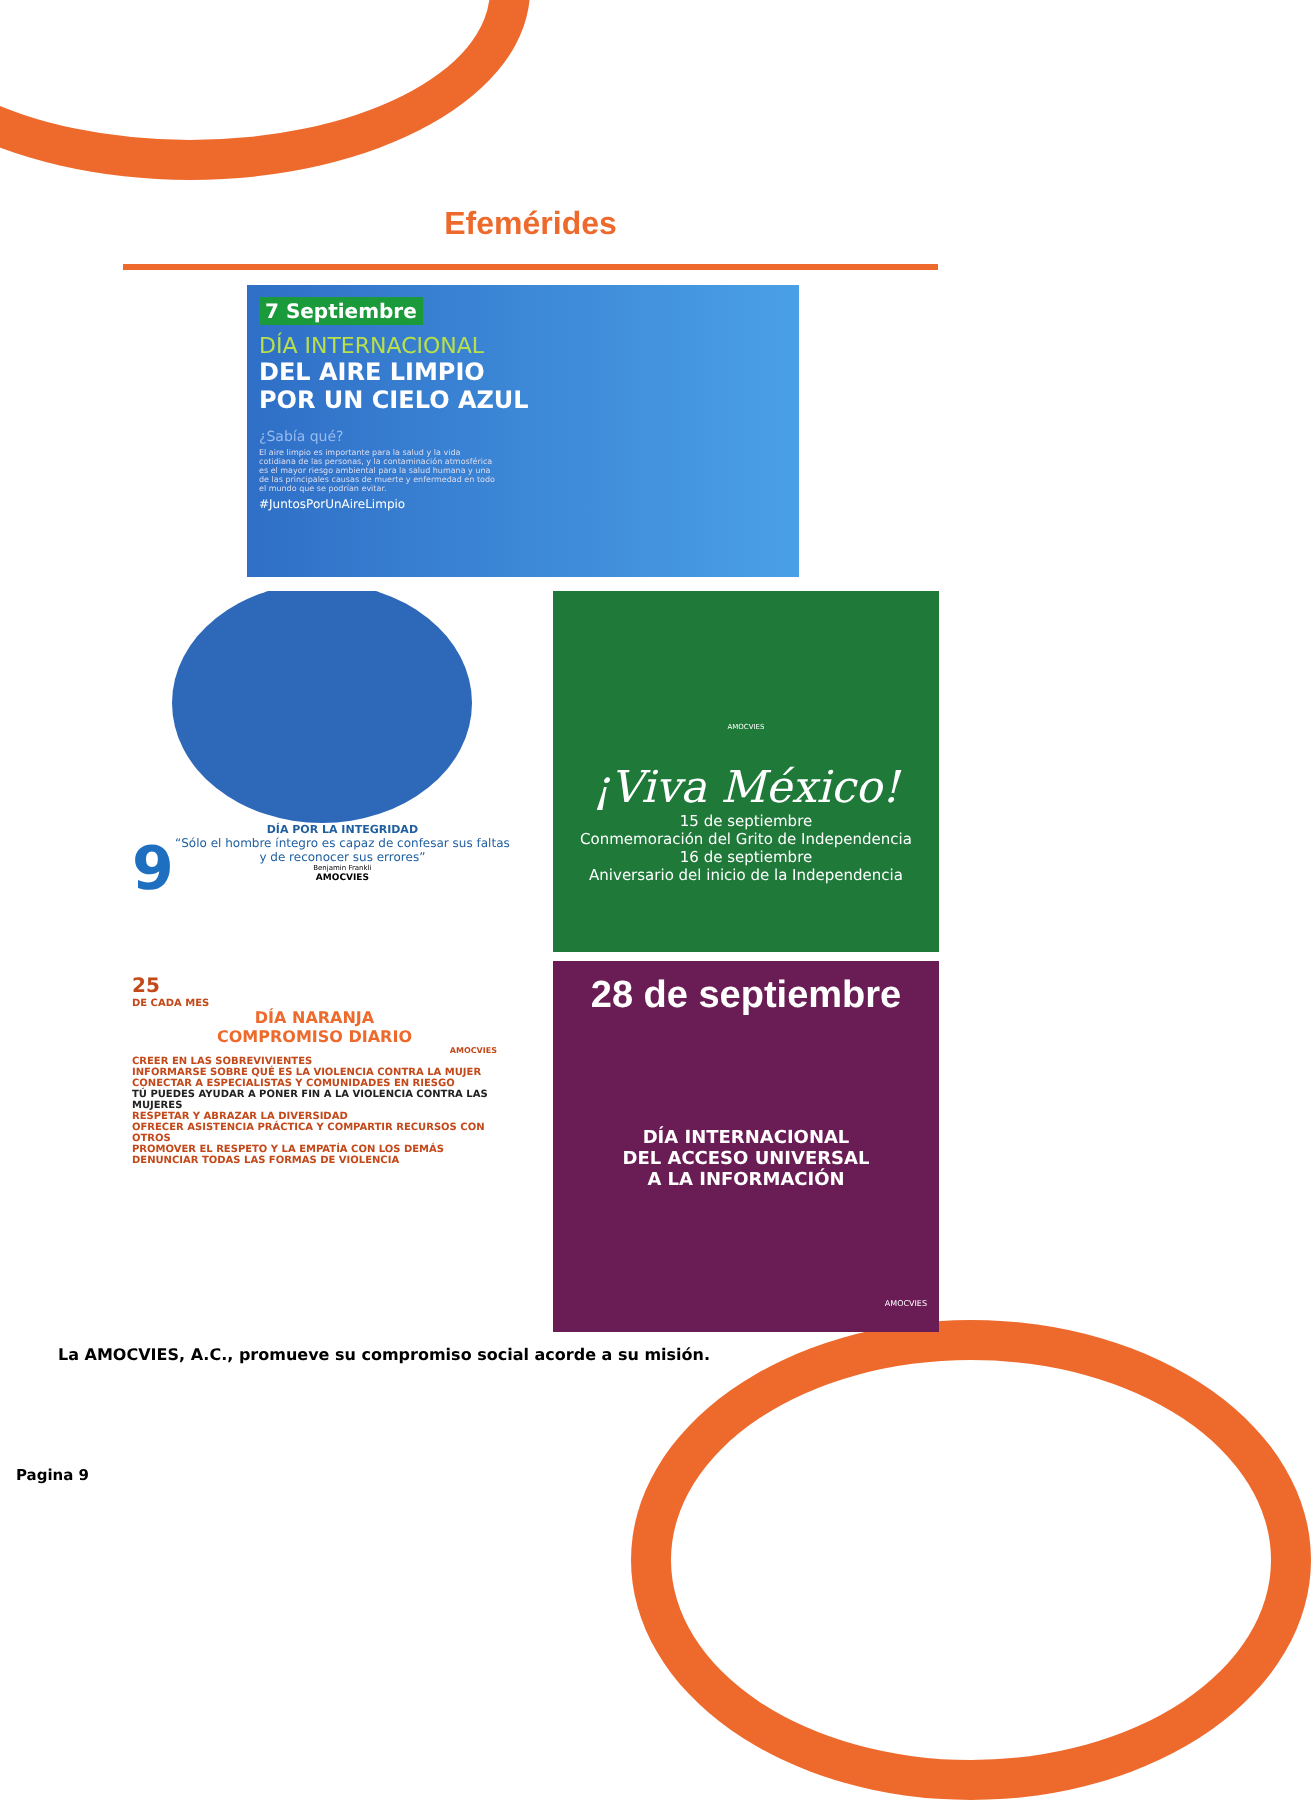Efemérides
7 Septiembre
DÍA INTERNACIONAL
DEL AIRE LIMPIO
POR UN CIELO AZUL
¿Sabía qué?
El aire limpio es importante para la salud y la vida cotidiana de las personas, y la contaminación atmosférica es el mayor riesgo ambiental para la salud humana y una de las principales causas de muerte y enfermedad en todo el mundo que se podrían evitar.
#JuntosPorUnAireLimpio
9
DÍA POR LA INTEGRIDAD
“Sólo el hombre íntegro es capaz de confesar sus faltas y de reconocer sus errores”
Benjamin Frankli
AMOCVIES
AMOCVIES
¡Viva México!
15 de septiembre
Conmemoración del Grito de Independencia
16 de septiembre
Aniversario del inicio de la Independencia
25
DE CADA MES
DÍA NARANJA
COMPROMISO DIARIO
AMOCVIES
CREER EN LAS SOBREVIVIENTES
INFORMARSE SOBRE QUÉ ES LA VIOLENCIA CONTRA LA MUJER
CONECTAR A ESPECIALISTAS Y COMUNIDADES EN RIESGO
TÚ PUEDES AYUDAR A PONER FIN A LA VIOLENCIA CONTRA LAS MUJERES
RESPETAR Y ABRAZAR LA DIVERSIDAD
OFRECER ASISTENCIA PRÁCTICA Y COMPARTIR RECURSOS CON OTROS
PROMOVER EL RESPETO Y LA EMPATÍA CON LOS DEMÁS
DENUNCIAR TODAS LAS FORMAS DE VIOLENCIA
28 de septiembre
DÍA INTERNACIONAL
DEL ACCESO UNIVERSAL
A LA INFORMACIÓN
AMOCVIES
La AMOCVIES, A.C., promueve su compromiso social acorde a su misión.
Pagina 9